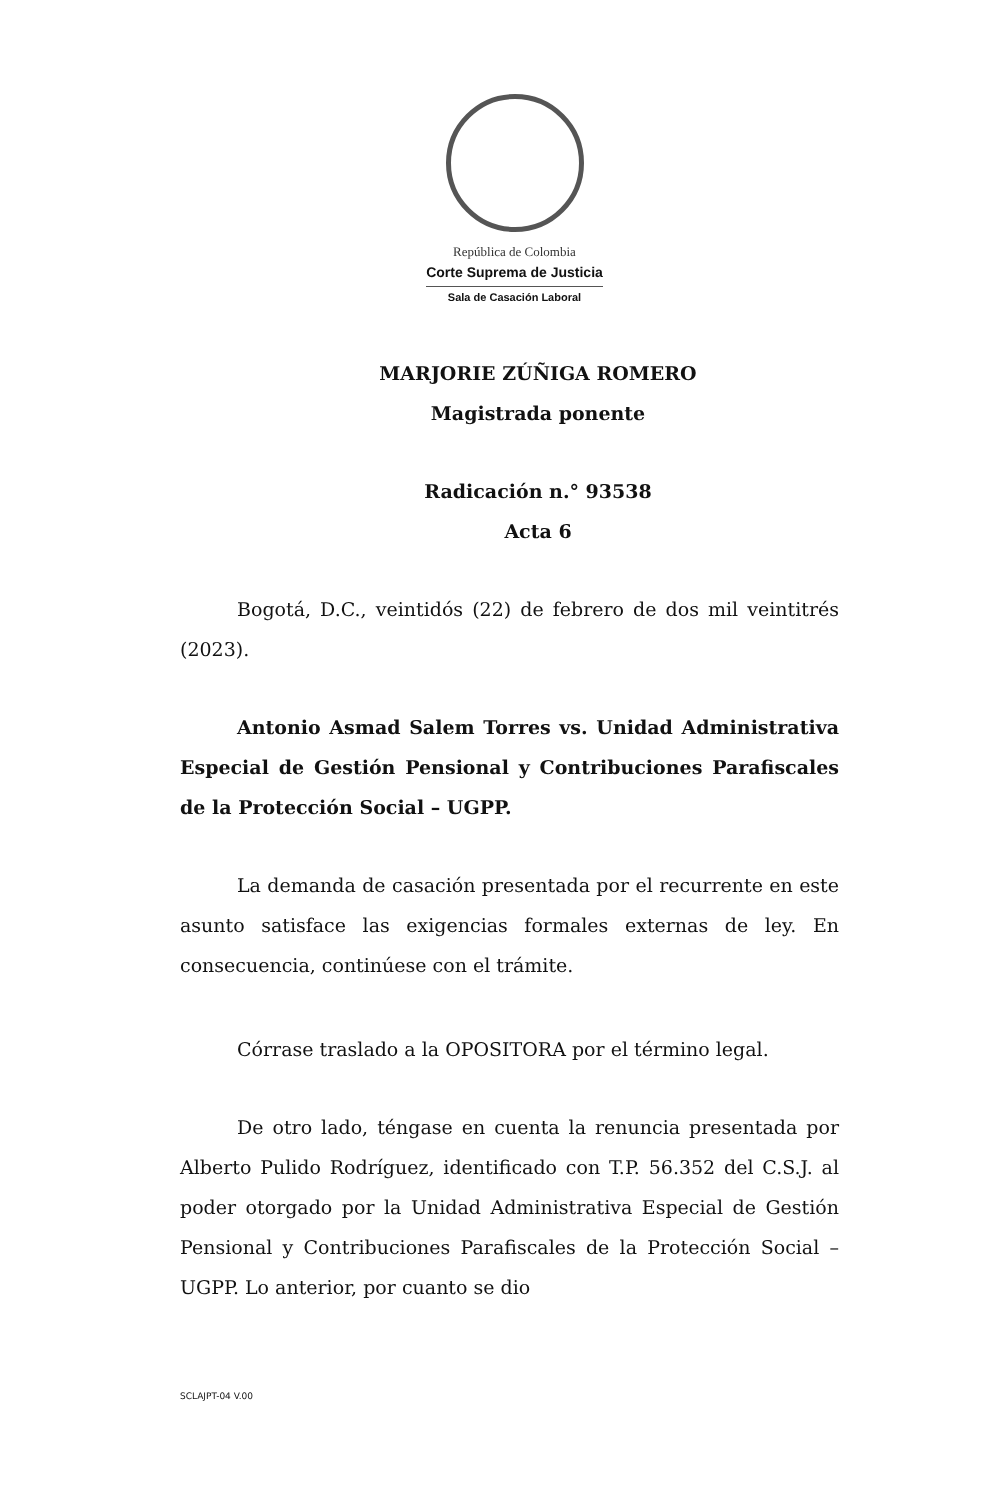República de Colombia
Corte Suprema de Justicia
Sala de Casación Laboral
MARJORIE ZÚÑIGA ROMERO
Magistrada ponente
Radicación n.° 93538
Acta 6
Bogotá, D.C., veintidós (22) de febrero de dos mil veintitrés (2023).
Antonio Asmad Salem Torres vs. Unidad Administrativa Especial de Gestión Pensional y Contribuciones Parafiscales de la Protección Social – UGPP.
La demanda de casación presentada por el recurrente en este asunto satisface las exigencias formales externas de ley. En consecuencia, continúese con el trámite.
Córrase traslado a la OPOSITORA por el término legal.
De otro lado, téngase en cuenta la renuncia presentada por Alberto Pulido Rodríguez, identificado con T.P. 56.352 del C.S.J. al poder otorgado por la Unidad Administrativa Especial de Gestión Pensional y Contribuciones Parafiscales de la Protección Social – UGPP. Lo anterior, por cuanto se dio
SCLAJPT-04 V.00